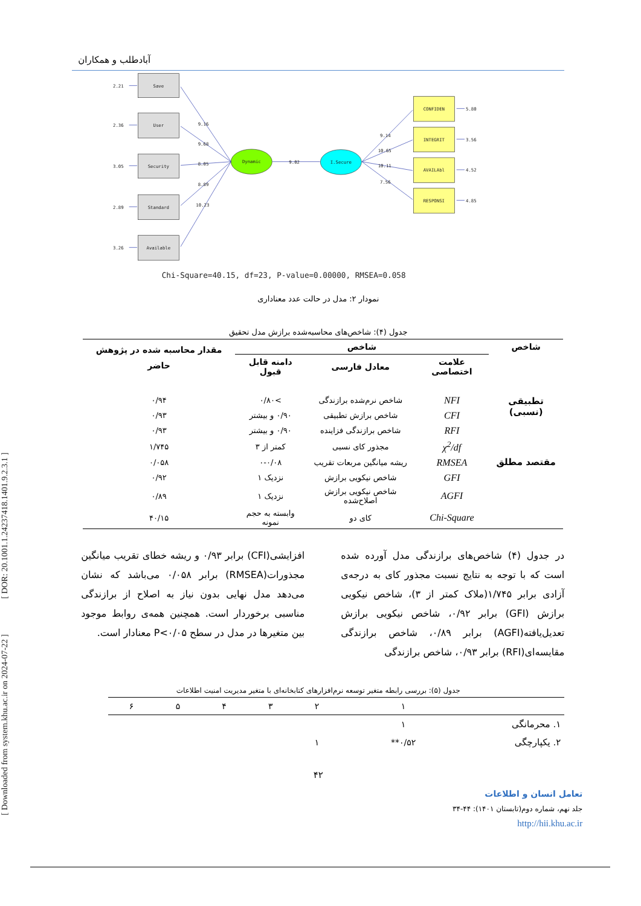[ DOR: 20.1001.1.24237418.1401.9.2.3.1 ]
[ Downloaded from system.khu.ac.ir on 2024-07-22 ]
آبادطلب و همکاران
Save
User
Security
Standard
Available
Dynamic
I.Secure
CONFIDEN
INTEGRIT
AVAILAbl
RESPONSI
2.21
2.36
3.05
2.89
3.26
9.16
9.68
8.05
8.89
10.23
9.02
9.14
10.65
10.11
7.56
5.80
3.56
4.52
4.85
Chi-Square=40.15, df=23, P-value=0.00000, RMSEA=0.058
نمودار ۲: مدل در حالت عدد معناداری
جدول (۴): شاخص‌های محاسبه‌شده برازش مدل تحقیق
| شاخص | شاخص | | | مقدار محاسبه شده در پژوهش حاضر |
| --- | --- | --- | --- | --- |
| | علامت اختصاصی | معادل فارسی | دامنه قابل قبول | |
| تطبیقی (نسبی) | NFI | شاخص نرم‌شده برازندگی | >۰/۸۰ | ۰/۹۴ |
| | CFI | شاخص برازش تطبیقی | ۰/۹۰ و بیشتر | ۰/۹۳ |
| | RFI | شاخص برازندگی فزاینده | ۰/۹۰ و بیشتر | ۰/۹۳ |
| | χ<sup>2</sup>/df | مجذور کای نسبی | کمتر از ۳ | ۱/۷۴۵ |
| مقتصد مطلق | RMSEA | ریشه میانگین مربعات تقریب | ۰-۰/۰۸ | ۰/۰۵۸ |
| | GFI | شاخص نیکویی برازش | نزدیک ۱ | ۰/۹۲ |
| | AGFI | شاخص نیکویی برازش اصلاح‌شده | نزدیک ۱ | ۰/۸۹ |
| | Chi-Square | کای دو | وابسته به حجم نمونه | ۴۰/۱۵ |
در جدول (۴) شاخص‌های برازندگی مدل آورده شده است که با توجه به نتایج نسبت مجذور کای به درجه‌ی آزادی برابر ۱/۷۴۵(ملاک کمتر از ۳)، شاخص نیکویی برازش (GFI) برابر ۰/۹۲، شاخص نیکویی برازش تعدیل‌یافته(AGFI) برابر ۰/۸۹، شاخص برازندگی مقایسه‌ای(RFI) برابر ۰/۹۳، شاخص برازندگی
افزایشی(CFI) برابر ۰/۹۳ و ریشه خطای تقریب میانگین مجذورات(RMSEA) برابر ۰/۰۵۸ می‌باشد که نشان می‌دهد مدل نهایی بدون نیاز به اصلاح از برازندگی مناسبی برخوردار است. همچنین همه‌ی روابط موجود بین متغیرها در مدل در سطح P<۰/۰۵ معنادار است.
جدول (۵): بررسی رابطه متغیر توسعه نرم‌افزارهای کتابخانه‌ای با متغیر مدیریت امنیت اطلاعات
| | ۱ | ۲ | ۳ | ۴ | ۵ | ۶ |
| ۱. محرمانگی | ۱ | | | | | |
| ۲. یکپارچگی | ۰/۵۲** | ۱ | | | | |
۴۲
تعامل انسان و اطلاعات
جلد نهم، شماره دوم(تابستان ۱۴۰۱): ۴۴-۳۴
http://hii.khu.ac.ir